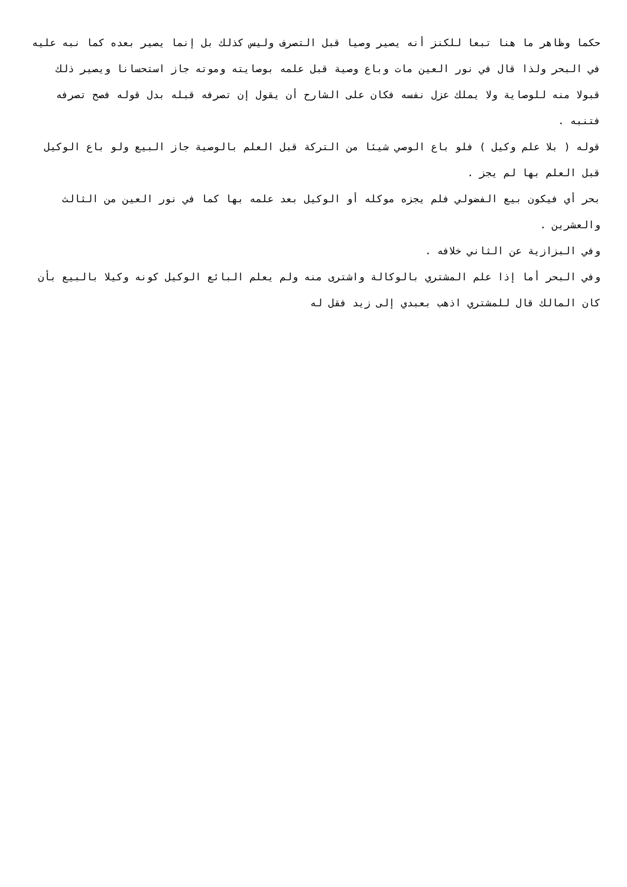حكما وظاهر ما هنا تبعا للكنز أنه يصير وصيا قبل التصرف وليس كذلك بل إنما يصير بعده كما نبه عليه في البحر ولذا قال في نور العين مات وباع وصية قبل علمه بوصايته وموته جاز استحسانا ويصير ذلك قبولا منه للوصاية ولا يملك عزل نفسه فكان على الشارح أن يقول إن تصرفه قبله بدل قوله فصح تصرفه فتنبه .
قوله ( بلا علم وكيل ) فلو باع الوصي شيئا من التركة قبل العلم بالوصية جاز البيع ولو باع الوكيل قبل العلم بها لم يجز .
بحر أي فيكون بيع الفضولي فلم يجزه موكله أو الوكيل بعد علمه بها كما في نور العين من الثالث والعشرين .
وفي البزازية عن الثاني خلافه .
وفي البحر أما إذا علم المشتري بالوكالة واشترى منه ولم يعلم البائع الوكيل كونه وكيلا بالبيع بأن كان المالك قال للمشتري اذهب بعبدي إلى زيد فقل له